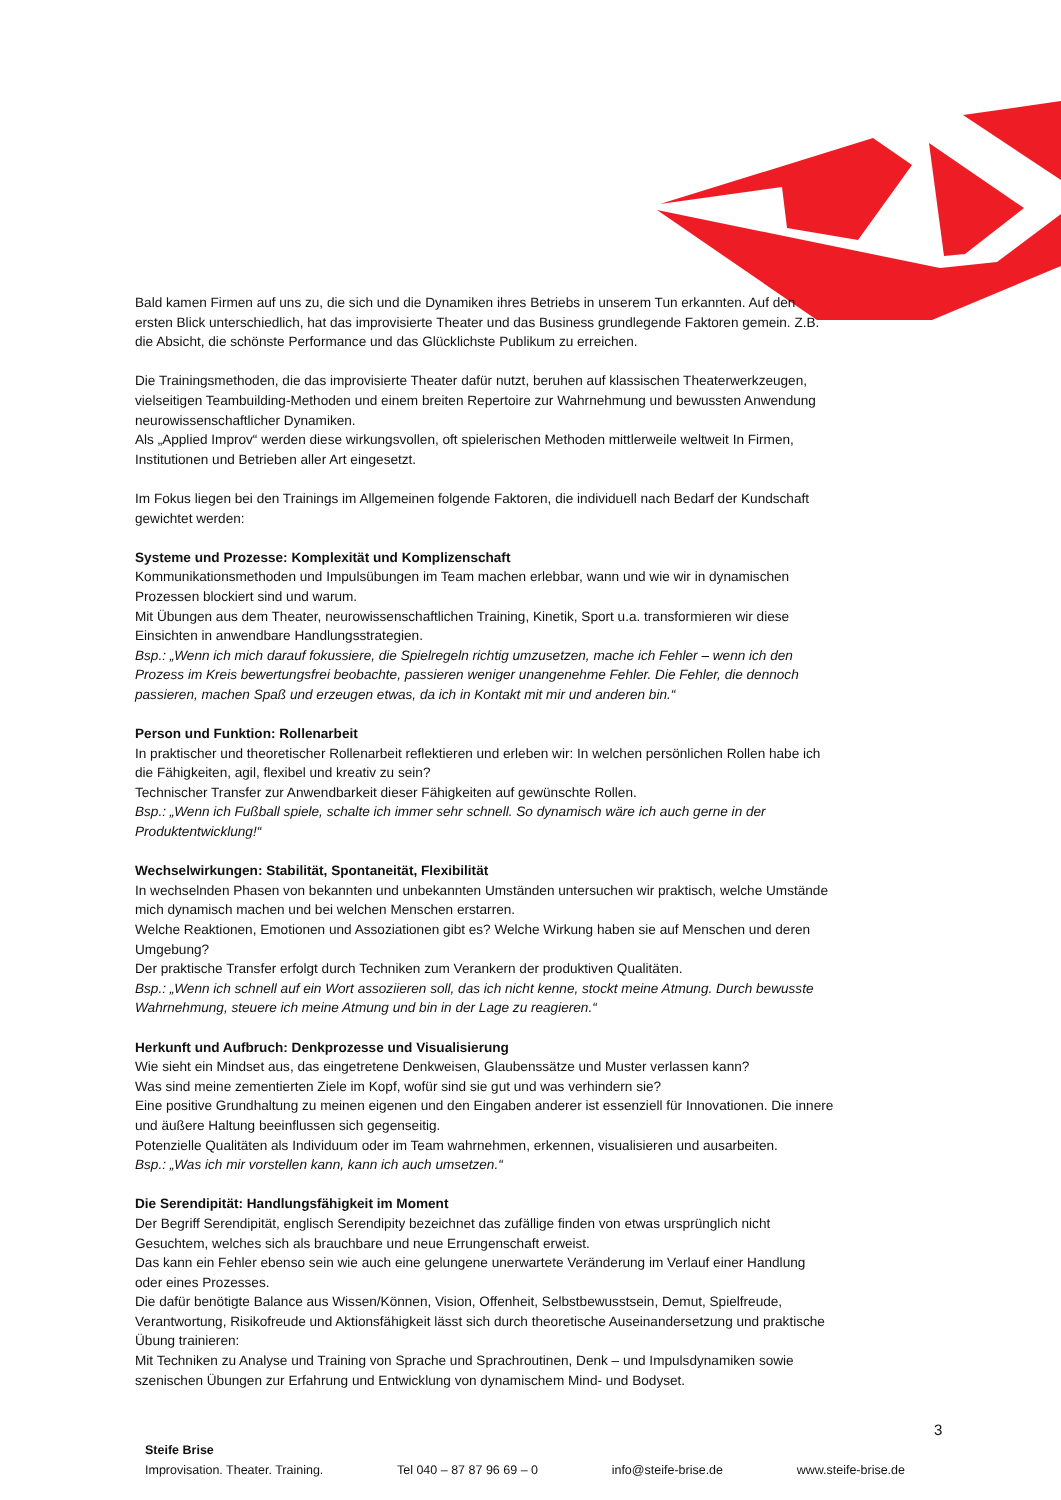Bald kamen Firmen auf uns zu, die sich und die Dynamiken ihres Betriebs in unserem Tun erkannten. Auf den ersten Blick unterschiedlich, hat das improvisierte Theater und das Business grundlegende Faktoren gemein. Z.B. die Absicht, die schönste Performance und das Glücklichste Publikum zu erreichen.
Die Trainingsmethoden, die das improvisierte Theater dafür nutzt, beruhen auf klassischen Theaterwerkzeugen, vielseitigen Teambuilding-Methoden und einem breiten Repertoire zur Wahrnehmung und bewussten Anwendung neurowissenschaftlicher Dynamiken.
Als „Applied Improv“ werden diese wirkungsvollen, oft spielerischen Methoden mittlerweile weltweit In Firmen, Institutionen und Betrieben aller Art eingesetzt.
Im Fokus liegen bei den Trainings im Allgemeinen folgende Faktoren, die individuell nach Bedarf der Kundschaft gewichtet werden:
Systeme und Prozesse: Komplexität und Komplizenschaft
Kommunikationsmethoden und Impulsübungen im Team machen erlebbar, wann und wie wir in dynamischen Prozessen blockiert sind und warum.
Mit Übungen aus dem Theater, neurowissenschaftlichen Training, Kinetik, Sport u.a. transformieren wir diese Einsichten in anwendbare Handlungsstrategien.
Bsp.: „Wenn ich mich darauf fokussiere, die Spielregeln richtig umzusetzen, mache ich Fehler – wenn ich den Prozess im Kreis bewertungsfrei beobachte, passieren weniger unangenehme Fehler. Die Fehler, die dennoch passieren, machen Spaß und erzeugen etwas, da ich in Kontakt mit mir und anderen bin.“
Person und Funktion: Rollenarbeit
In praktischer und theoretischer Rollenarbeit reflektieren und erleben wir: In welchen persönlichen Rollen habe ich die Fähigkeiten, agil, flexibel und kreativ zu sein?
Technischer Transfer zur Anwendbarkeit dieser Fähigkeiten auf gewünschte Rollen.
Bsp.: „Wenn ich Fußball spiele, schalte ich immer sehr schnell. So dynamisch wäre ich auch gerne in der Produktentwicklung!“
Wechselwirkungen: Stabilität, Spontaneität, Flexibilität
In wechselnden Phasen von bekannten und unbekannten Umständen untersuchen wir praktisch, welche Umstände mich dynamisch machen und bei welchen Menschen erstarren.
Welche Reaktionen, Emotionen und Assoziationen gibt es? Welche Wirkung haben sie auf Menschen und deren Umgebung?
Der praktische Transfer erfolgt durch Techniken zum Verankern der produktiven Qualitäten.
Bsp.: „Wenn ich schnell auf ein Wort assoziieren soll, das ich nicht kenne, stockt meine Atmung. Durch bewusste Wahrnehmung, steuere ich meine Atmung und bin in der Lage zu reagieren.“
Herkunft und Aufbruch: Denkprozesse und Visualisierung
Wie sieht ein Mindset aus, das eingetretene Denkweisen, Glaubenssätze und Muster verlassen kann?
Was sind meine zementierten Ziele im Kopf, wofür sind sie gut und was verhindern sie?
Eine positive Grundhaltung zu meinen eigenen und den Eingaben anderer ist essenziell für Innovationen. Die innere und äußere Haltung beeinflussen sich gegenseitig.
Potenzielle Qualitäten als Individuum oder im Team wahrnehmen, erkennen, visualisieren und ausarbeiten.
Bsp.: „Was ich mir vorstellen kann, kann ich auch umsetzen.“
Die Serendipität: Handlungsfähigkeit im Moment
Der Begriff Serendipität, englisch Serendipity bezeichnet das zufällige finden von etwas ursprünglich nicht Gesuchtem, welches sich als brauchbare und neue Errungenschaft erweist.
Das kann ein Fehler ebenso sein wie auch eine gelungene unerwartete Veränderung im Verlauf einer Handlung oder eines Prozesses.
Die dafür benötigte Balance aus Wissen/Können, Vision, Offenheit, Selbstbewusstsein, Demut, Spielfreude, Verantwortung, Risikofreude und Aktionsfähigkeit lässt sich durch theoretische Auseinandersetzung und praktische Übung trainieren:
Mit Techniken zu Analyse und Training von Sprache und Sprachroutinen, Denk – und Impulsdynamiken sowie szenischen Übungen zur Erfahrung und Entwicklung von dynamischem Mind- und Bodyset.
3
Steife Brise
Improvisation. Theater. Training. Tel 040 – 87 87 96 69 – 0 info@steife-brise.de www.steife-brise.de